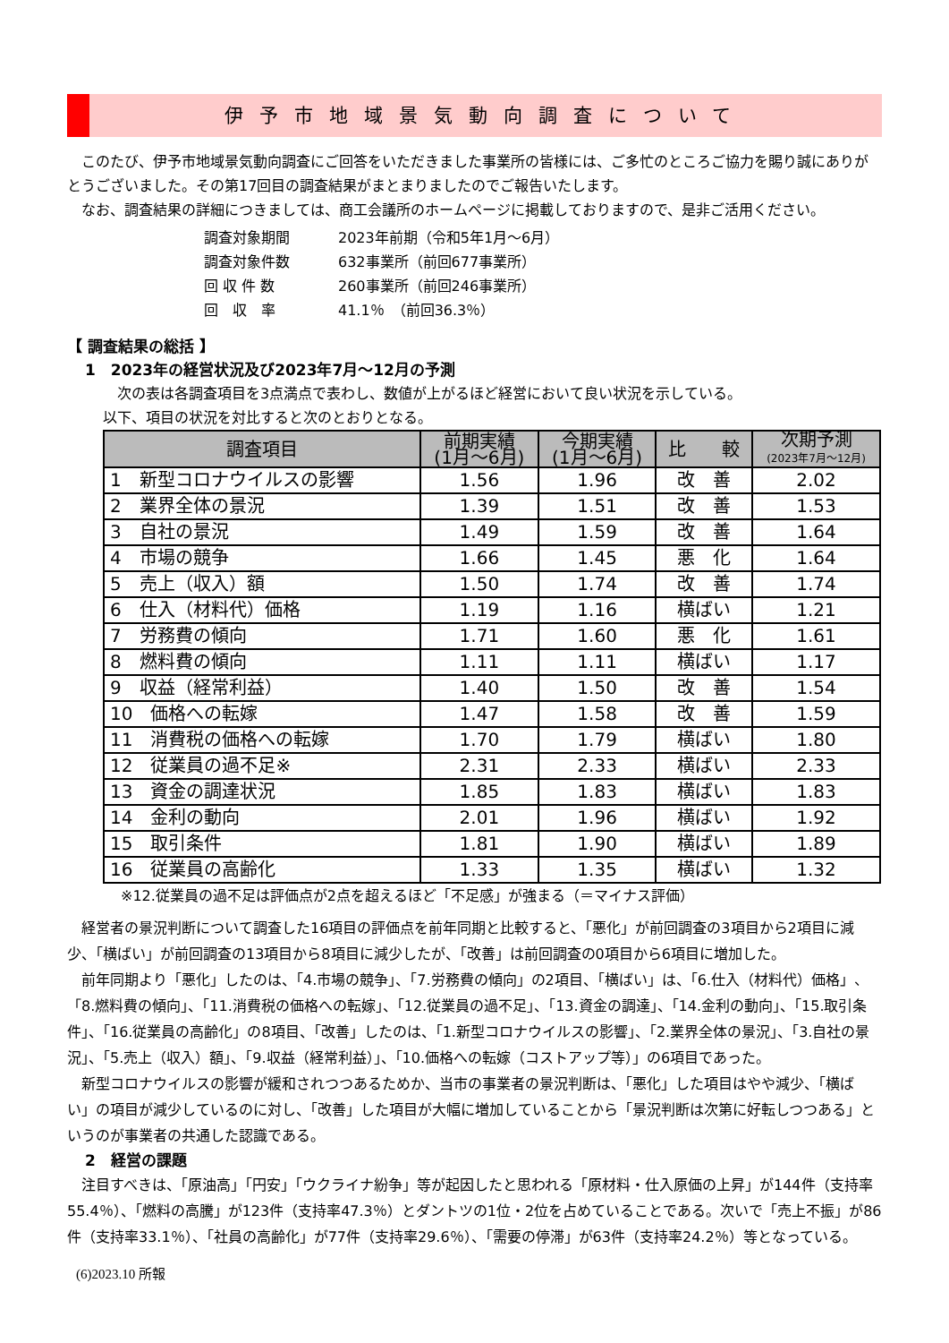伊予市地域景気動向調査について
このたび、伊予市地域景気動向調査にご回答をいただきました事業所の皆様には、ご多忙のところご協力を賜り誠にありがとうございました。その第17回目の調査結果がまとまりましたのでご報告いたします。
なお、調査結果の詳細につきましては、商工会議所のホームページに掲載しておりますので、是非ご活用ください。
調査対象期間 2023年前期（令和5年1月～6月）
調査対象件数 632事業所（前回677事業所）
回 収 件 数 260事業所（前回246事業所）
回　収　率 41.1％　（前回36.3％）
【 調査結果の総括 】
1　2023年の経営状況及び2023年7月～12月の予測
次の表は各調査項目を3点満点で表わし、数値が上がるほど経営において良い状況を示している。
以下、項目の状況を対比すると次のとおりとなる。
| 調査項目 | 前期実績 (1月～6月) | 今期実績 (1月～6月) | 比 較 | 次期予測 (2023年7月～12月) |
| --- | --- | --- | --- | --- |
| 1 新型コロナウイルスの影響 | 1.56 | 1.96 | 改 善 | 2.02 |
| 2 業界全体の景況 | 1.39 | 1.51 | 改 善 | 1.53 |
| 3 自社の景況 | 1.49 | 1.59 | 改 善 | 1.64 |
| 4 市場の競争 | 1.66 | 1.45 | 悪 化 | 1.64 |
| 5 売上（収入）額 | 1.50 | 1.74 | 改 善 | 1.74 |
| 6 仕入（材料代）価格 | 1.19 | 1.16 | 横ばい | 1.21 |
| 7 労務費の傾向 | 1.71 | 1.60 | 悪 化 | 1.61 |
| 8 燃料費の傾向 | 1.11 | 1.11 | 横ばい | 1.17 |
| 9 収益（経常利益） | 1.40 | 1.50 | 改 善 | 1.54 |
| 10 価格への転嫁 | 1.47 | 1.58 | 改 善 | 1.59 |
| 11 消費税の価格への転嫁 | 1.70 | 1.79 | 横ばい | 1.80 |
| 12 従業員の過不足※ | 2.31 | 2.33 | 横ばい | 2.33 |
| 13 資金の調達状況 | 1.85 | 1.83 | 横ばい | 1.83 |
| 14 金利の動向 | 2.01 | 1.96 | 横ばい | 1.92 |
| 15 取引条件 | 1.81 | 1.90 | 横ばい | 1.89 |
| 16 従業員の高齢化 | 1.33 | 1.35 | 横ばい | 1.32 |
※12.従業員の過不足は評価点が2点を超えるほど「不足感」が強まる（＝マイナス評価）
経営者の景況判断について調査した16項目の評価点を前年同期と比較すると、「悪化」が前回調査の3項目から2項目に減少、「横ばい」が前回調査の13項目から8項目に減少したが、「改善」は前回調査の0項目から6項目に増加した。
前年同期より「悪化」したのは、「4.市場の競争」、「7.労務費の傾向」の2項目、「横ばい」は、「6.仕入（材料代）価格」、「8.燃料費の傾向」、「11.消費税の価格への転嫁」、「12.従業員の過不足」、「13.資金の調達」、「14.金利の動向」、「15.取引条件」、「16.従業員の高齢化」の8項目、「改善」したのは、「1.新型コロナウイルスの影響」、「2.業界全体の景況」、「3.自社の景況」、「5.売上（収入）額」、「9.収益（経常利益）」、「10.価格への転嫁（コストアップ等）」の6項目であった。
新型コロナウイルスの影響が緩和されつつあるためか、当市の事業者の景況判断は、「悪化」した項目はやや減少、「横ばい」の項目が減少しているのに対し、「改善」した項目が大幅に増加していることから「景況判断は次第に好転しつつある」というのが事業者の共通した認識である。
2　経営の課題
注目すべきは、「原油高」「円安」「ウクライナ紛争」等が起因したと思われる「原材料・仕入原価の上昇」が144件（支持率55.4％）、「燃料の高騰」が123件（支持率47.3％）とダントツの1位・2位を占めていることである。次いで「売上不振」が86件（支持率33.1％）、「社員の高齢化」が77件（支持率29.6％）、「需要の停滞」が63件（支持率24.2％）等となっている。
(6)2023.10 所報